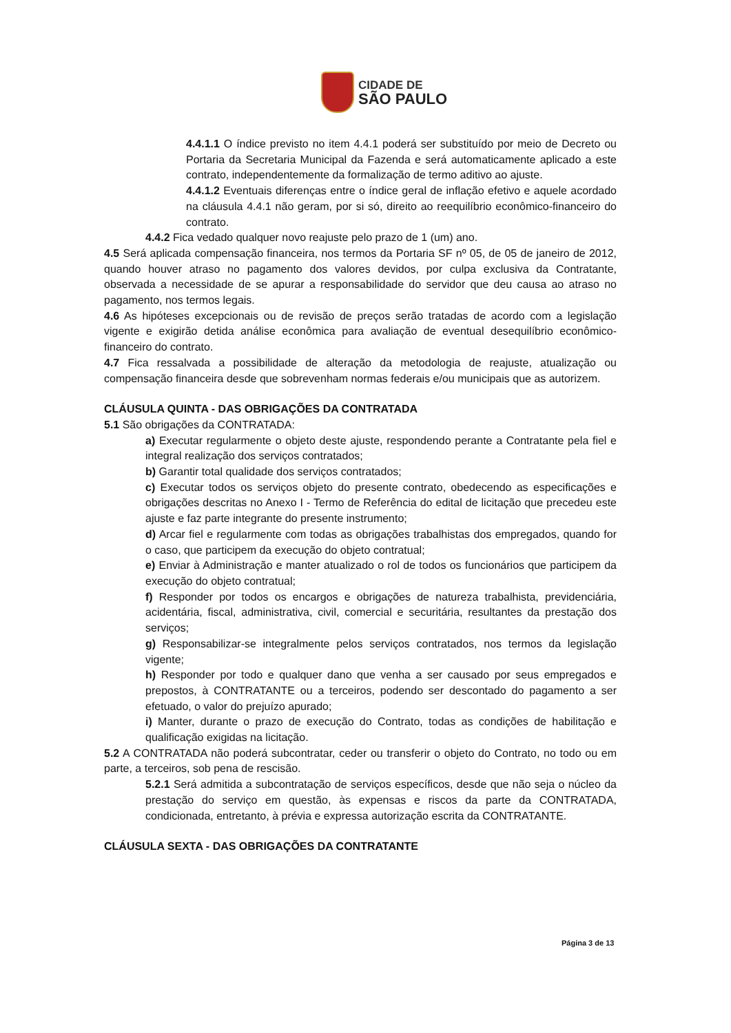CIDADE DE
SÃO PAULO
4.4.1.1 O índice previsto no item 4.4.1 poderá ser substituído por meio de Decreto ou Portaria da Secretaria Municipal da Fazenda e será automaticamente aplicado a este contrato, independentemente da formalização de termo aditivo ao ajuste.
4.4.1.2 Eventuais diferenças entre o índice geral de inflação efetivo e aquele acordado na cláusula 4.4.1 não geram, por si só, direito ao reequilíbrio econômico-financeiro do contrato.
4.4.2 Fica vedado qualquer novo reajuste pelo prazo de 1 (um) ano.
4.5 Será aplicada compensação financeira, nos termos da Portaria SF nº 05, de 05 de janeiro de 2012, quando houver atraso no pagamento dos valores devidos, por culpa exclusiva da Contratante, observada a necessidade de se apurar a responsabilidade do servidor que deu causa ao atraso no pagamento, nos termos legais.
4.6 As hipóteses excepcionais ou de revisão de preços serão tratadas de acordo com a legislação vigente e exigirão detida análise econômica para avaliação de eventual desequilíbrio econômico-financeiro do contrato.
4.7 Fica ressalvada a possibilidade de alteração da metodologia de reajuste, atualização ou compensação financeira desde que sobrevenham normas federais e/ou municipais que as autorizem.
CLÁUSULA QUINTA - DAS OBRIGAÇÕES DA CONTRATADA
5.1 São obrigações da CONTRATADA:
a) Executar regularmente o objeto deste ajuste, respondendo perante a Contratante pela fiel e integral realização dos serviços contratados;
b) Garantir total qualidade dos serviços contratados;
c) Executar todos os serviços objeto do presente contrato, obedecendo as especificações e obrigações descritas no Anexo I - Termo de Referência do edital de licitação que precedeu este ajuste e faz parte integrante do presente instrumento;
d) Arcar fiel e regularmente com todas as obrigações trabalhistas dos empregados, quando for o caso, que participem da execução do objeto contratual;
e) Enviar à Administração e manter atualizado o rol de todos os funcionários que participem da execução do objeto contratual;
f) Responder por todos os encargos e obrigações de natureza trabalhista, previdenciária, acidentária, fiscal, administrativa, civil, comercial e securitária, resultantes da prestação dos serviços;
g) Responsabilizar-se integralmente pelos serviços contratados, nos termos da legislação vigente;
h) Responder por todo e qualquer dano que venha a ser causado por seus empregados e prepostos, à CONTRATANTE ou a terceiros, podendo ser descontado do pagamento a ser efetuado, o valor do prejuízo apurado;
i) Manter, durante o prazo de execução do Contrato, todas as condições de habilitação e qualificação exigidas na licitação.
5.2 A CONTRATADA não poderá subcontratar, ceder ou transferir o objeto do Contrato, no todo ou em parte, a terceiros, sob pena de rescisão.
5.2.1 Será admitida a subcontratação de serviços específicos, desde que não seja o núcleo da prestação do serviço em questão, às expensas e riscos da parte da CONTRATADA, condicionada, entretanto, à prévia e expressa autorização escrita da CONTRATANTE.
CLÁUSULA SEXTA - DAS OBRIGAÇÕES DA CONTRATANTE
Página 3 de 13